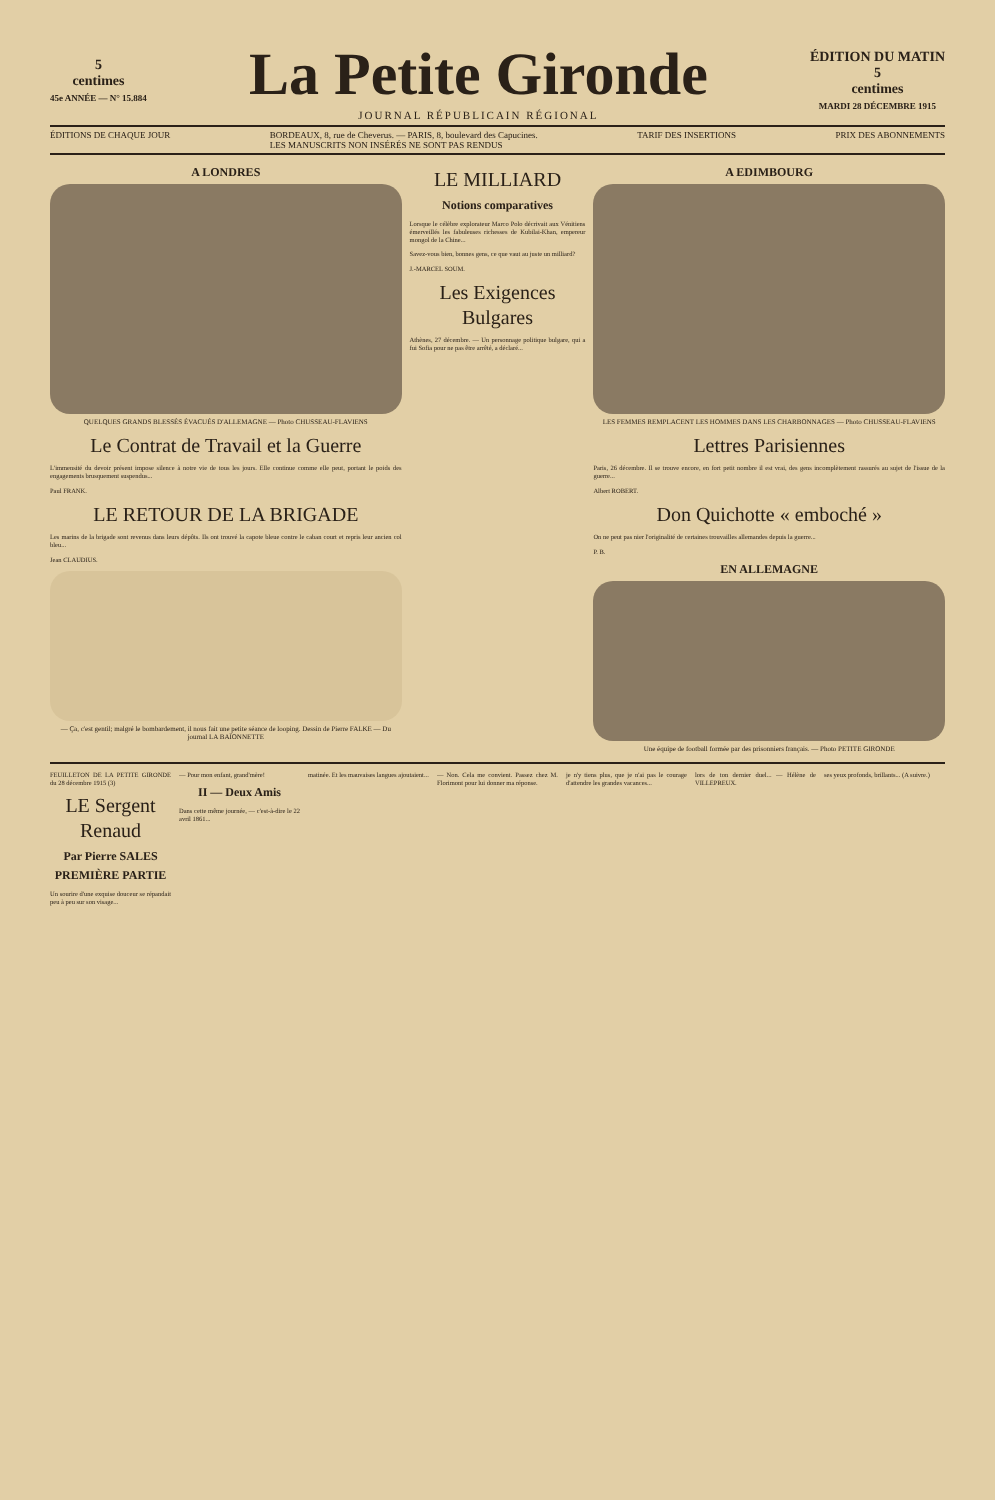5
centimes
45e ANNÉE — N° 15.884
La Petite Gironde
JOURNAL RÉPUBLICAIN RÉGIONAL
ÉDITION DU MATIN
5
centimes
MARDI 28 DÉCEMBRE 1915
ÉDITIONS DE CHAQUE JOUR BORDEAUX, 8, rue de Cheverus. — PARIS, 8, boulevard des Capucines.
LES MANUSCRITS NON INSÉRÉS NE SONT PAS RENDUS TARIF DES INSERTIONS PRIX DES ABONNEMENTS
A LONDRES
QUELQUES GRANDS BLESSÉS ÉVACUÉS D'ALLEMAGNE — Photo CHUSSEAU-FLAVIENS
Le Contrat de Travail et la Guerre
L'immensité du devoir présent impose silence à notre vie de tous les jours. Elle continue comme elle peut, portant le poids des engagements brusquement suspendus...
Paul FRANK.
LE RETOUR DE LA BRIGADE
Les marins de la brigade sont revenus dans leurs dépôts. Ils ont trouvé la capote bleue contre le caban court et repris leur ancien col bleu...
Jean CLAUDIUS.
— Ça, c'est gentil; malgré le bombardement, il nous fait une petite séance de looping. Dessin de Pierre FALKE — Du journal LA BAÏONNETTE
LE MILLIARD
Notions comparatives
Lorsque le célèbre explorateur Marco Polo décrivait aux Vénitiens émerveillés les fabuleuses richesses de Kubilai-Khan, empereur mongol de la Chine...
Savez-vous bien, bonnes gens, ce que vaut au juste un milliard?
J.-MARCEL SOUM.
Les Exigences Bulgares
Athènes, 27 décembre. — Un personnage politique bulgare, qui a fui Sofia pour ne pas être arrêté, a déclaré...
A EDIMBOURG
LES FEMMES REMPLACENT LES HOMMES DANS LES CHARBONNAGES — Photo CHUSSEAU-FLAVIENS
Lettres Parisiennes
Paris, 26 décembre. Il se trouve encore, en fort petit nombre il est vrai, des gens incomplètement rassurés au sujet de l'issue de la guerre...
Albert ROBERT.
Don Quichotte « emboché »
On ne peut pas nier l'originalité de certaines trouvailles allemandes depuis la guerre...
P. B.
EN ALLEMAGNE
Une équipe de football formée par des prisonniers français. — Photo PETITE GIRONDE
FEUILLETON DE LA PETITE GIRONDE du 28 décembre 1915 (3)
LE Sergent Renaud
Par Pierre SALES
PREMIÈRE PARTIE
Un sourire d'une exquise douceur se répandait peu à peu sur son visage...
— Pour mon enfant, grand'mère!
II — Deux Amis
Dans cette même journée, — c'est-à-dire le 22 avril 1861...
matinée. Et les mauvaises langues ajoutaient...
— Non. Cela me convient. Passez chez M. Florimont pour lui donner ma réponse.
je n'y tiens plus, que je n'ai pas le courage d'attendre les grandes vacances...
lors de ton dernier duel... — Hélène de VILLEPREUX.
ses yeux profonds, brillants... (A suivre.)